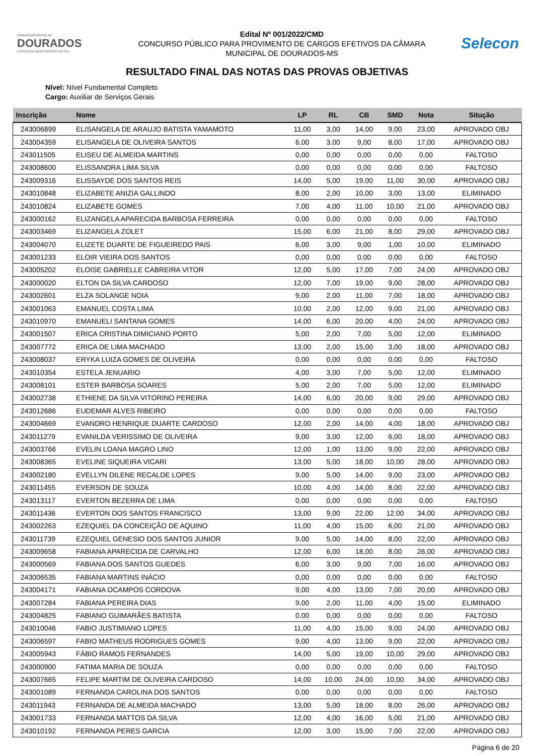CÂMARA MUNICIPAL DE
DOURADOS
ESTADO DE MATO GROSSO DO SUL
Edital Nº 001/2022/CMD
CONCURSO PÚBLICO PARA PROVIMENTO DE CARGOS EFETIVOS DA CÂMARA
MUNICIPAL DE DOURADOS-MS
Selecon
RESULTADO FINAL DAS NOTAS DAS PROVAS OBJETIVAS
Nível: Nível Fundamental Completo
Cargo: Auxiliar de Serviços Gerais
| Inscrição | Nome | LP | RL | CB | SMD | Nota | Situção |
| --- | --- | --- | --- | --- | --- | --- | --- |
| 243006899 | ELISANGELA DE ARAUJO BATISTA YAMAMOTO | 11,00 | 3,00 | 14,00 | 9,00 | 23,00 | APROVADO OBJ |
| 243004359 | ELISANGELA DE OLIVEIRA SANTOS | 6,00 | 3,00 | 9,00 | 8,00 | 17,00 | APROVADO OBJ |
| 243011505 | ELISEU DE ALMEIDA MARTINS | 0,00 | 0,00 | 0,00 | 0,00 | 0,00 | FALTOSO |
| 243008600 | ELISSANDRA LIMA SILVA | 0,00 | 0,00 | 0,00 | 0,00 | 0,00 | FALTOSO |
| 243009316 | ELISSAYDE DOS SANTOS REIS | 14,00 | 5,00 | 19,00 | 11,00 | 30,00 | APROVADO OBJ |
| 243010848 | ELIZABETE ANIZIA GALLINDO | 8,00 | 2,00 | 10,00 | 3,00 | 13,00 | ELIMINADO |
| 243010824 | ELIZABETE GOMES | 7,00 | 4,00 | 11,00 | 10,00 | 21,00 | APROVADO OBJ |
| 243000162 | ELIZANGELA APARECIDA BARBOSA FERREIRA | 0,00 | 0,00 | 0,00 | 0,00 | 0,00 | FALTOSO |
| 243003469 | ELIZANGELA ZOLET | 15,00 | 6,00 | 21,00 | 8,00 | 29,00 | APROVADO OBJ |
| 243004070 | ELIZETE DUARTE DE FIGUEIREDO PAIS | 6,00 | 3,00 | 9,00 | 1,00 | 10,00 | ELIMINADO |
| 243001233 | ELOIR VIEIRA DOS SANTOS | 0,00 | 0,00 | 0,00 | 0,00 | 0,00 | FALTOSO |
| 243005202 | ELOISE GABRIELLE CABREIRA VITOR | 12,00 | 5,00 | 17,00 | 7,00 | 24,00 | APROVADO OBJ |
| 243000020 | ELTON DA SILVA CARDOSO | 12,00 | 7,00 | 19,00 | 9,00 | 28,00 | APROVADO OBJ |
| 243002601 | ELZA SOLANGE NOIA | 9,00 | 2,00 | 11,00 | 7,00 | 18,00 | APROVADO OBJ |
| 243001063 | EMANUEL COSTA LIMA | 10,00 | 2,00 | 12,00 | 9,00 | 21,00 | APROVADO OBJ |
| 243010970 | EMANUELI SANTANA GOMES | 14,00 | 6,00 | 20,00 | 4,00 | 24,00 | APROVADO OBJ |
| 243001507 | ERICA CRISTINA DIMICIANO PORTO | 5,00 | 2,00 | 7,00 | 5,00 | 12,00 | ELIMINADO |
| 243007772 | ERICA DE LIMA MACHADO | 13,00 | 2,00 | 15,00 | 3,00 | 18,00 | APROVADO OBJ |
| 243008037 | ERYKA LUIZA GOMES DE OLIVEIRA | 0,00 | 0,00 | 0,00 | 0,00 | 0,00 | FALTOSO |
| 243010354 | ESTELA JENUARIO | 4,00 | 3,00 | 7,00 | 5,00 | 12,00 | ELIMINADO |
| 243008101 | ESTER BARBOSA SOARES | 5,00 | 2,00 | 7,00 | 5,00 | 12,00 | ELIMINADO |
| 243002738 | ETHIENE DA SILVA VITORINO PEREIRA | 14,00 | 6,00 | 20,00 | 9,00 | 29,00 | APROVADO OBJ |
| 243012686 | EUDEMAR ALVES RIBEIRO | 0,00 | 0,00 | 0,00 | 0,00 | 0,00 | FALTOSO |
| 243004669 | EVANDRO HENRIQUE DUARTE CARDOSO | 12,00 | 2,00 | 14,00 | 4,00 | 18,00 | APROVADO OBJ |
| 243011279 | EVANILDA VERISSIMO DE OLIVEIRA | 9,00 | 3,00 | 12,00 | 6,00 | 18,00 | APROVADO OBJ |
| 243003766 | EVELIN LOANA MAGRO LINO | 12,00 | 1,00 | 13,00 | 9,00 | 22,00 | APROVADO OBJ |
| 243008365 | EVELINE SIQUEIRA VICARI | 13,00 | 5,00 | 18,00 | 10,00 | 28,00 | APROVADO OBJ |
| 243002180 | EVELLYN DILENE RECALDE LOPES | 9,00 | 5,00 | 14,00 | 9,00 | 23,00 | APROVADO OBJ |
| 243011455 | EVERSON DE SOUZA | 10,00 | 4,00 | 14,00 | 8,00 | 22,00 | APROVADO OBJ |
| 243013117 | EVERTON BEZERRA DE LIMA | 0,00 | 0,00 | 0,00 | 0,00 | 0,00 | FALTOSO |
| 243011436 | EVERTON DOS SANTOS FRANCISCO | 13,00 | 9,00 | 22,00 | 12,00 | 34,00 | APROVADO OBJ |
| 243002263 | EZEQUIEL DA CONCEIÇÃO DE AQUINO | 11,00 | 4,00 | 15,00 | 6,00 | 21,00 | APROVADO OBJ |
| 243011739 | EZEQUIEL GENESIO DOS SANTOS JUNIOR | 9,00 | 5,00 | 14,00 | 8,00 | 22,00 | APROVADO OBJ |
| 243009658 | FABIANA APARECIDA DE CARVALHO | 12,00 | 6,00 | 18,00 | 8,00 | 26,00 | APROVADO OBJ |
| 243000569 | FABIANA DOS SANTOS GUEDES | 6,00 | 3,00 | 9,00 | 7,00 | 16,00 | APROVADO OBJ |
| 243006535 | FABIANA MARTINS INÁCIO | 0,00 | 0,00 | 0,00 | 0,00 | 0,00 | FALTOSO |
| 243004171 | FABIANA OCAMPOS CORDOVA | 9,00 | 4,00 | 13,00 | 7,00 | 20,00 | APROVADO OBJ |
| 243007284 | FABIANA PEREIRA DIAS | 9,00 | 2,00 | 11,00 | 4,00 | 15,00 | ELIMINADO |
| 243004825 | FABIANO GUIMARÃES BATISTA | 0,00 | 0,00 | 0,00 | 0,00 | 0,00 | FALTOSO |
| 243010046 | FABIO JUSTIMIANO LOPES | 11,00 | 4,00 | 15,00 | 9,00 | 24,00 | APROVADO OBJ |
| 243006597 | FABIO MATHEUS RODRIGUES GOMES | 9,00 | 4,00 | 13,00 | 9,00 | 22,00 | APROVADO OBJ |
| 243005943 | FÁBIO RAMOS FERNANDES | 14,00 | 5,00 | 19,00 | 10,00 | 29,00 | APROVADO OBJ |
| 243000900 | FATIMA MARIA DE SOUZA | 0,00 | 0,00 | 0,00 | 0,00 | 0,00 | FALTOSO |
| 243007665 | FELIPE MARTIM DE OLIVEIRA CARDOSO | 14,00 | 10,00 | 24,00 | 10,00 | 34,00 | APROVADO OBJ |
| 243001089 | FERNANDA CAROLINA DOS SANTOS | 0,00 | 0,00 | 0,00 | 0,00 | 0,00 | FALTOSO |
| 243011943 | FERNANDA DE ALMEIDA MACHADO | 13,00 | 5,00 | 18,00 | 8,00 | 26,00 | APROVADO OBJ |
| 243001733 | FERNANDA MATTOS DA SILVA | 12,00 | 4,00 | 16,00 | 5,00 | 21,00 | APROVADO OBJ |
| 243010192 | FERNANDA PERES GARCIA | 12,00 | 3,00 | 15,00 | 7,00 | 22,00 | APROVADO OBJ |
Página 6 de 20